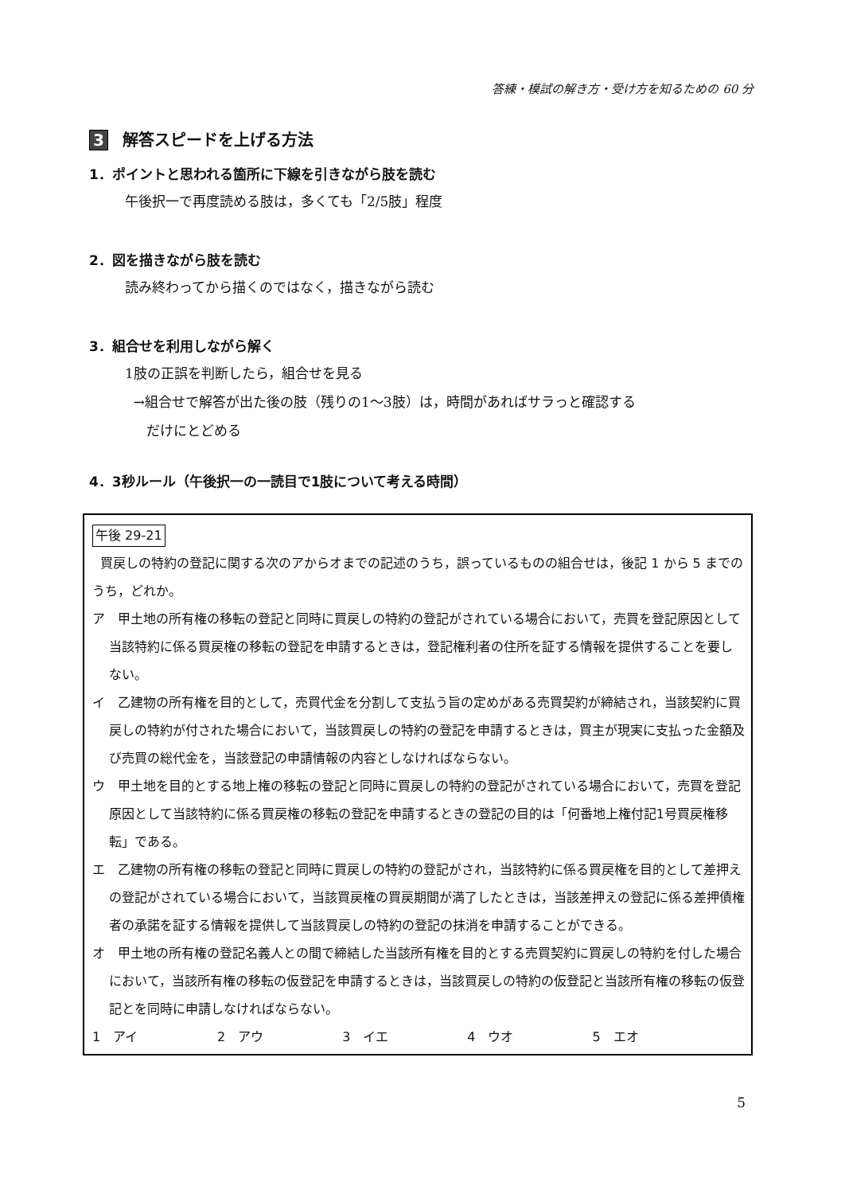答練・模試の解き方・受け方を知るための 60 分
3 解答スピードを上げる方法
1．ポイントと思われる箇所に下線を引きながら肢を読む
午後択一で再度読める肢は，多くても「2/5肢」程度
2．図を描きながら肢を読む
読み終わってから描くのではなく，描きながら読む
3．組合せを利用しながら解く
1肢の正誤を判断したら，組合せを見る
→組合せで解答が出た後の肢（残りの1～3肢）は，時間があればサラっと確認する
だけにとどめる
4．3秒ルール（午後択一の一読目で1肢について考える時間）
午後 29-21
買戻しの特約の登記に関する次のアからオまでの記述のうち，誤っているものの組合せは，後記 1 から 5 までのうち，どれか。
ア　甲土地の所有権の移転の登記と同時に買戻しの特約の登記がされている場合において，売買を登記原因として当該特約に係る買戻権の移転の登記を申請するときは，登記権利者の住所を証する情報を提供することを要しない。
イ　乙建物の所有権を目的として，売買代金を分割して支払う旨の定めがある売買契約が締結され，当該契約に買戻しの特約が付された場合において，当該買戻しの特約の登記を申請するときは，買主が現実に支払った金額及び売買の総代金を，当該登記の申請情報の内容としなければならない。
ウ　甲土地を目的とする地上権の移転の登記と同時に買戻しの特約の登記がされている場合において，売買を登記原因として当該特約に係る買戻権の移転の登記を申請するときの登記の目的は「何番地上権付記1号買戻権移転」である。
エ　乙建物の所有権の移転の登記と同時に買戻しの特約の登記がされ，当該特約に係る買戻権を目的として差押えの登記がされている場合において，当該買戻権の買戻期間が満了したときは，当該差押えの登記に係る差押債権者の承諾を証する情報を提供して当該買戻しの特約の登記の抹消を申請することができる。
オ　甲土地の所有権の登記名義人との間で締結した当該所有権を目的とする売買契約に買戻しの特約を付した場合において，当該所有権の移転の仮登記を申請するときは，当該買戻しの特約の仮登記と当該所有権の移転の仮登記とを同時に申請しなければならない。
1　アイ 2　アウ 3　イエ 4　ウオ 5　エオ
5